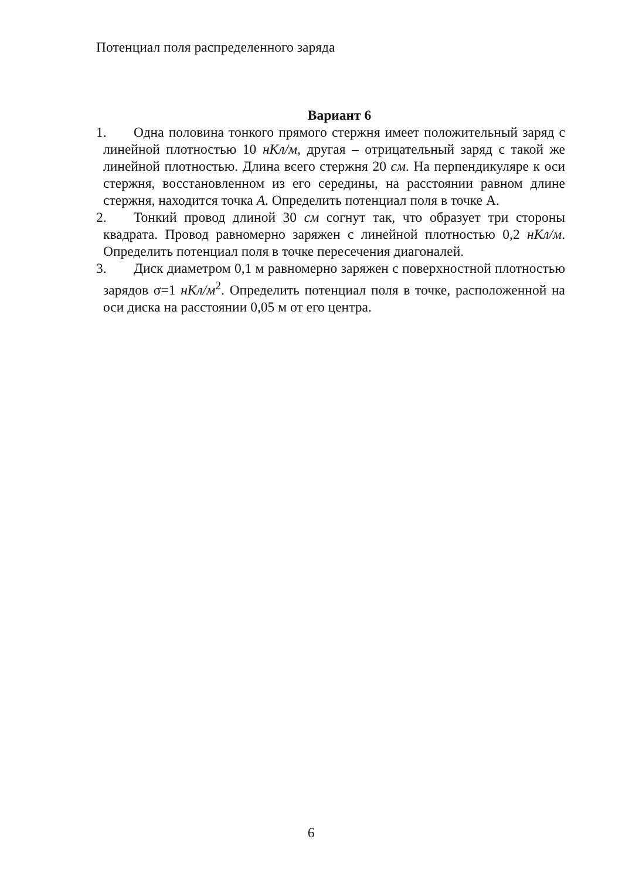Потенциал поля распределенного заряда
Вариант 6
1.
Одна половина тонкого прямого стержня имеет положительный заряд с линейной плотностью 10 нКл/м, другая – отрицательный заряд с такой же линейной плотностью. Длина всего стержня 20 см. На перпендикуляре к оси стержня, восстановленном из его середины, на расстоянии равном длине стержня, находится точка А. Определить потенциал поля в точке А.
2.
Тонкий провод длиной 30 см согнут так, что образует три стороны квадрата. Провод равномерно заряжен с линейной плотностью 0,2 нКл/м. Определить потенциал поля в точке пересечения диагоналей.
3.
Диск диаметром 0,1 м равномерно заряжен с поверхностной плотностью зарядов σ=1 нКл/м<sup>2</sup>. Определить потенциал поля в точке, расположенной на оси диска на расстоянии 0,05 м от его центра.
6